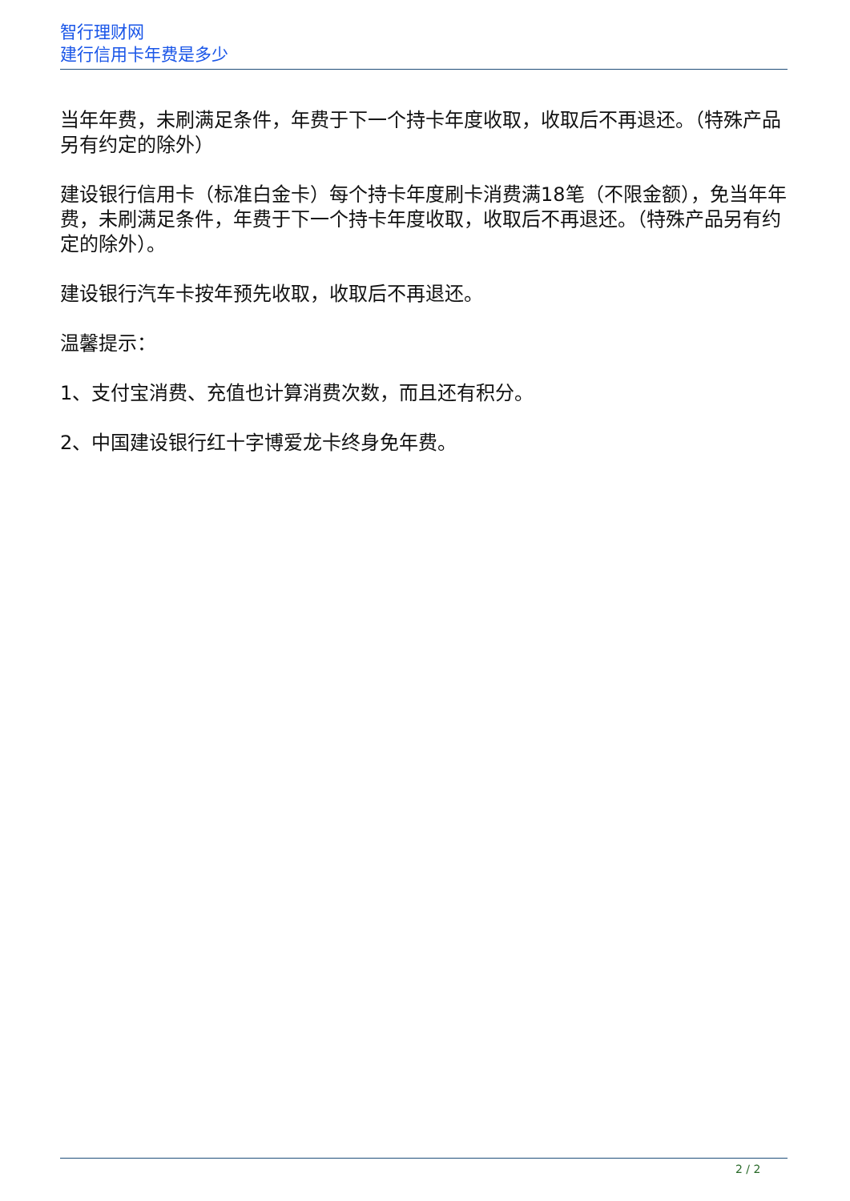智行理财网
建行信用卡年费是多少
当年年费，未刷满足条件，年费于下一个持卡年度收取，收取后不再退还。（特殊产品另有约定的除外）
建设银行信用卡（标准白金卡）每个持卡年度刷卡消费满18笔（不限金额），免当年年费，未刷满足条件，年费于下一个持卡年度收取，收取后不再退还。（特殊产品另有约定的除外）。
建设银行汽车卡按年预先收取，收取后不再退还。
温馨提示：
1、支付宝消费、充值也计算消费次数，而且还有积分。
2、中国建设银行红十字博爱龙卡终身免年费。
2 / 2